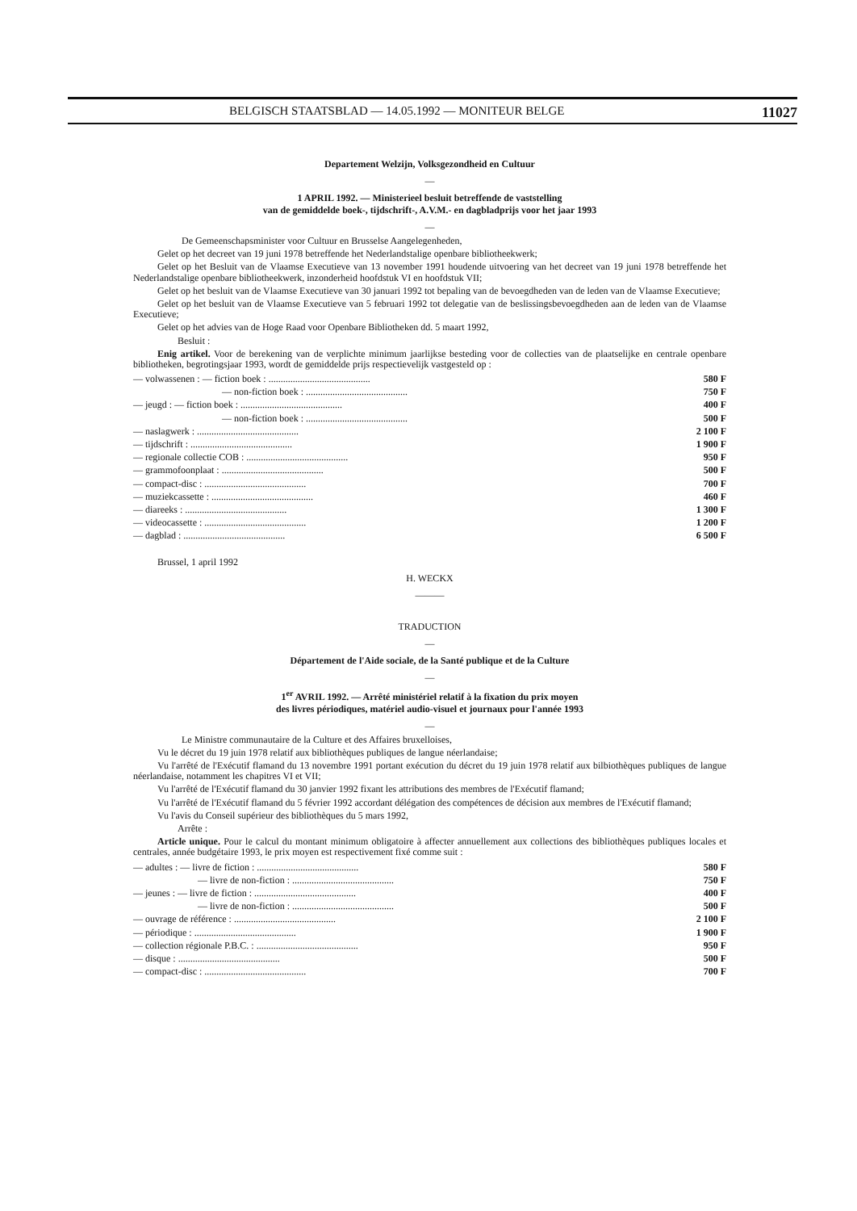BELGISCH STAATSBLAD — 14.05.1992 — MONITEUR BELGE 11027
Departement Welzijn, Volksgezondheid en Cultuur
—
1 APRIL 1992. — Ministerieel besluit betreffende de vaststelling
van de gemiddelde boek-, tijdschrift-, A.V.M.- en dagbladprijs voor het jaar 1993
—
De Gemeenschapsminister voor Cultuur en Brusselse Aangelegenheden,
Gelet op het decreet van 19 juni 1978 betreffende het Nederlandstalige openbare bibliotheekwerk;
Gelet op het Besluit van de Vlaamse Executieve van 13 november 1991 houdende uitvoering van het decreet van 19 juni 1978 betreffende het Nederlandstalige openbare bibliotheekwerk, inzonderheid hoofdstuk VI en hoofdstuk VII;
Gelet op het besluit van de Vlaamse Executieve van 30 januari 1992 tot bepaling van de bevoegdheden van de leden van de Vlaamse Executieve;
Gelet op het besluit van de Vlaamse Executieve van 5 februari 1992 tot delegatie van de beslissingsbevoegdheden aan de leden van de Vlaamse Executieve;
Gelet op het advies van de Hoge Raad voor Openbare Bibliotheken dd. 5 maart 1992,
Besluit :
Enig artikel. Voor de berekening van de verplichte minimum jaarlijkse besteding voor de collecties van de plaatselijke en centrale openbare bibliotheken, begrotingsjaar 1993, wordt de gemiddelde prijs respectievelijk vastgesteld op :
| — volwassenen : — fiction boek : .......................................... | 580 F |
| — non-fiction boek : .......................................... | 750 F |
| — jeugd : — fiction boek : .......................................... | 400 F |
| — non-fiction boek : .......................................... | 500 F |
| — naslagwerk : .......................................... | 2 100 F |
| — tijdschrift : .......................................... | 1 900 F |
| — regionale collectie COB : .......................................... | 950 F |
| — grammofoonplaat : .......................................... | 500 F |
| — compact-disc : .......................................... | 700 F |
| — muziekcassette : .......................................... | 460 F |
| — diareeks : .......................................... | 1 300 F |
| — videocassette : .......................................... | 1 200 F |
| — dagblad : .......................................... | 6 500 F |
Brussel, 1 april 1992
H. WECKX
———
TRADUCTION
—
Département de l'Aide sociale, de la Santé publique et de la Culture
—
1<sup>er</sup> AVRIL 1992. — Arrêté ministériel relatif à la fixation du prix moyen
des livres périodiques, matériel audio-visuel et journaux pour l'année 1993
—
Le Ministre communautaire de la Culture et des Affaires bruxelloises,
Vu le décret du 19 juin 1978 relatif aux bibliothèques publiques de langue néerlandaise;
Vu l'arrêté de l'Exécutif flamand du 13 novembre 1991 portant exécution du décret du 19 juin 1978 relatif aux bilbiothèques publiques de langue néerlandaise, notamment les chapitres VI et VII;
Vu l'arrêté de l'Exécutif flamand du 30 janvier 1992 fixant les attributions des membres de l'Exécutif flamand;
Vu l'arrêté de l'Exécutif flamand du 5 février 1992 accordant délégation des compétences de décision aux membres de l'Exécutif flamand;
Vu l'avis du Conseil supérieur des bibliothèques du 5 mars 1992,
Arrête :
Article unique. Pour le calcul du montant minimum obligatoire à affecter annuellement aux collections des bibliothèques publiques locales et centrales, année budgétaire 1993, le prix moyen est respectivement fixé comme suit :
| — adultes : — livre de fiction : .......................................... | 580 F |
| — livre de non-fiction : .......................................... | 750 F |
| — jeunes : — livre de fiction : .......................................... | 400 F |
| — livre de non-fiction : .......................................... | 500 F |
| — ouvrage de référence : .......................................... | 2 100 F |
| — périodique : .......................................... | 1 900 F |
| — collection régionale P.B.C. : .......................................... | 950 F |
| — disque : .......................................... | 500 F |
| — compact-disc : .......................................... | 700 F |